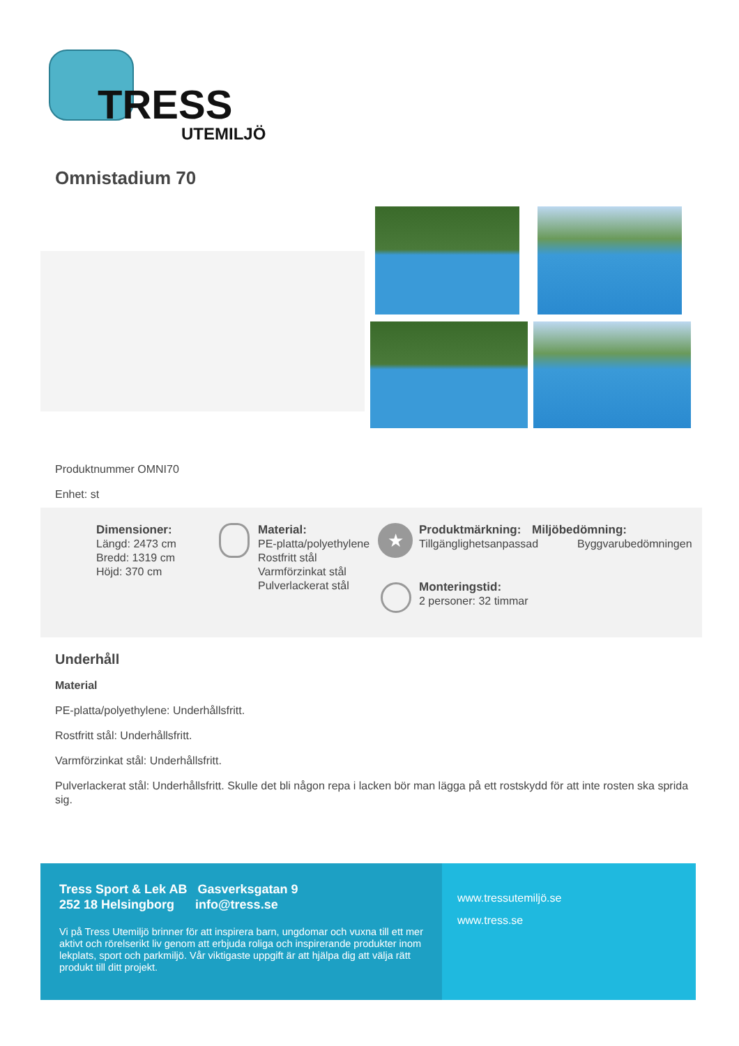TRESS
UTEMILJÖ
Omnistadium 70
Produktnummer OMNI70
Enhet: st
Dimensioner:
Längd: 2473 cm
Bredd: 1319 cm
Höjd: 370 cm
Material:
PE-platta/polyethylene
Rostfritt stål
Varmförzinkat stål
Pulverlackerat stål
★
Produktmärkning:
Tillgänglighetsanpassad
Miljöbedömning:
Byggvarubedömningen
Monteringstid:
2 personer: 32 timmar
Underhåll
Material
PE-platta/polyethylene: Underhållsfritt.
Rostfritt stål: Underhållsfritt.
Varmförzinkat stål: Underhållsfritt.
Pulverlackerat stål: Underhållsfritt. Skulle det bli någon repa i lacken bör man lägga på ett rostskydd för att inte rosten ska sprida sig.
Tress Sport & Lek AB Gasverksgatan 9
252 18 Helsingborg info@tress.se
Vi på Tress Utemiljö brinner för att inspirera barn, ungdomar och vuxna till ett mer aktivt och rörelserikt liv genom att erbjuda roliga och inspirerande produkter inom lekplats, sport och parkmiljö. Vår viktigaste uppgift är att hjälpa dig att välja rätt produkt till ditt projekt.
www.tressutemiljö.se
www.tress.se